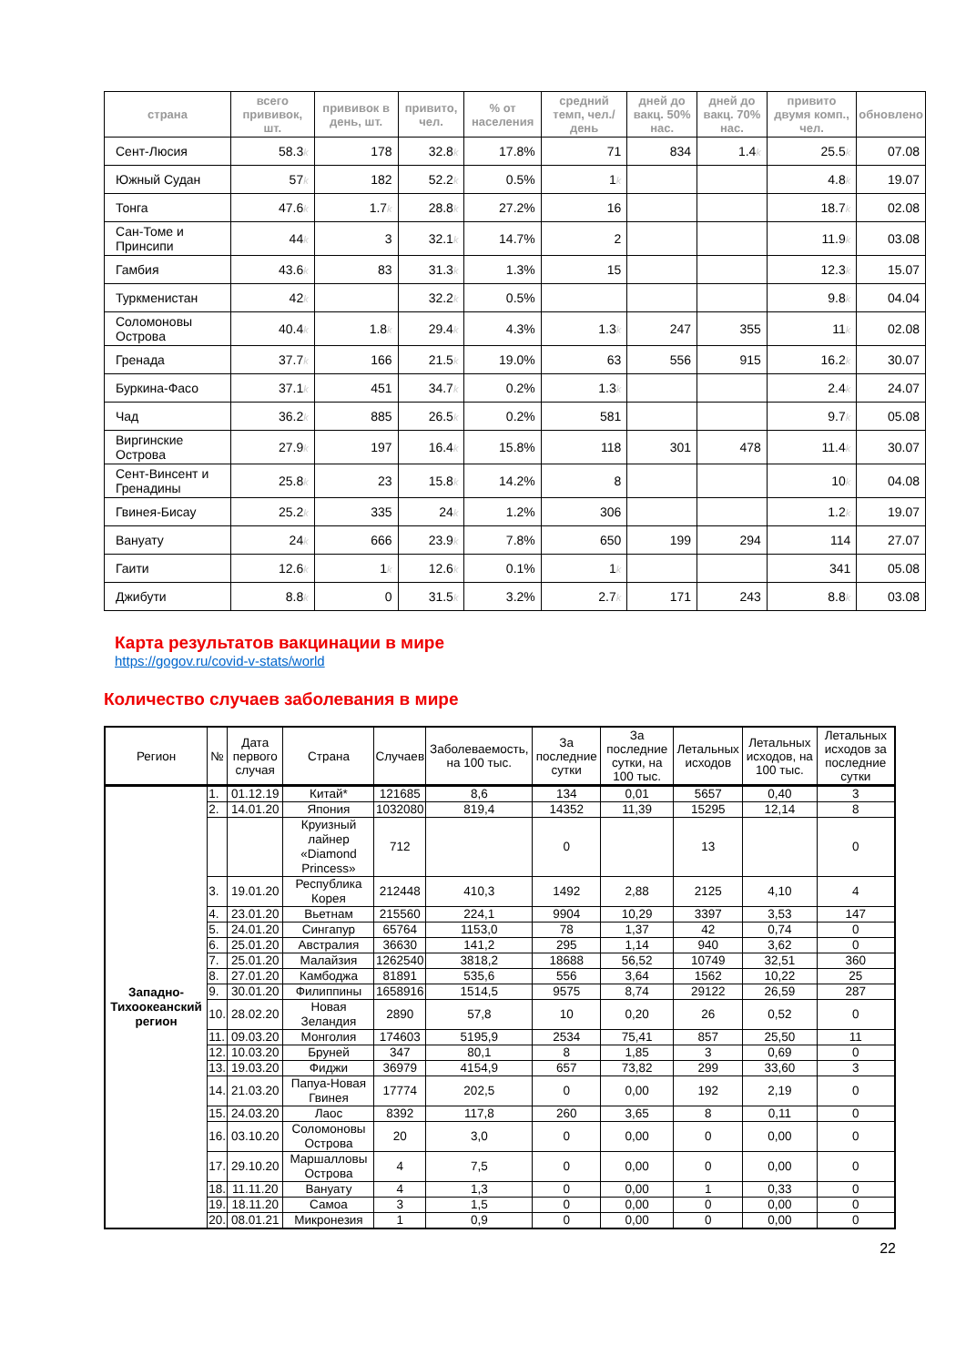| страна | всего прививок, шт. | прививок в день, шт. | привито, чел. | % от населения | средний темп, чел./день | дней до вакц. 50% нас. | дней до вакц. 70% нас. | привито двумя комп., чел. | обновлено |
| --- | --- | --- | --- | --- | --- | --- | --- | --- | --- |
| Сент-Люсия | 58.3 k | 178 | 32.8 k | 17.8% | 71 | 834 | 1.4 k | 25.5 k | 07.08 |
| Южный Судан | 57 k | 182 | 52.2 k | 0.5% | 1 k | | | 4.8 k | 19.07 |
| Тонга | 47.6 k | 1.7 k | 28.8 k | 27.2% | 16 | | | 18.7 k | 02.08 |
| Сан-Томе и Принсипи | 44 k | 3 | 32.1 k | 14.7% | 2 | | | 11.9 k | 03.08 |
| Гамбия | 43.6 k | 83 | 31.3 k | 1.3% | 15 | | | 12.3 k | 15.07 |
| Туркменистан | 42 k | | 32.2 k | 0.5% | | | | 9.8 k | 04.04 |
| Соломоновы Острова | 40.4 k | 1.8 k | 29.4 k | 4.3% | 1.3 k | 247 | 355 | 11 k | 02.08 |
| Гренада | 37.7 k | 166 | 21.5 k | 19.0% | 63 | 556 | 915 | 16.2 k | 30.07 |
| Буркина-Фасо | 37.1 k | 451 | 34.7 k | 0.2% | 1.3 k | | | 2.4 k | 24.07 |
| Чад | 36.2 k | 885 | 26.5 k | 0.2% | 581 | | | 9.7 k | 05.08 |
| Виргинские Острова | 27.9 k | 197 | 16.4 k | 15.8% | 118 | 301 | 478 | 11.4 k | 30.07 |
| Сент-Винсент и Гренадины | 25.8 k | 23 | 15.8 k | 14.2% | 8 | | | 10 k | 04.08 |
| Гвинея-Бисау | 25.2 k | 335 | 24 k | 1.2% | 306 | | | 1.2 k | 19.07 |
| Вануату | 24 k | 666 | 23.9 k | 7.8% | 650 | 199 | 294 | 114 | 27.07 |
| Гаити | 12.6 k | 1 k | 12.6 k | 0.1% | 1 k | | | 341 | 05.08 |
| Джибути | 8.8 k | 0 | 31.5 k | 3.2% | 2.7 k | 171 | 243 | 8.8 k | 03.08 |
Карта результатов вакцинации в мире
https://gogov.ru/covid-v-stats/world
Количество случаев заболевания в мире
| Регион | № | Дата первого случая | Страна | Случаев | Заболеваемость, на 100 тыс. | За последние сутки | За последние сутки, на 100 тыс. | Летальных исходов | Летальных исходов, на 100 тыс. | Летальных исходов за последние сутки |
| --- | --- | --- | --- | --- | --- | --- | --- | --- | --- | --- |
| Западно-Тихоокеанский регион | 1. | 01.12.19 | Китай* | 121685 | 8,6 | 134 | 0,01 | 5657 | 0,40 | 3 |
| | 2. | 14.01.20 | Япония | 1032080 | 819,4 | 14352 | 11,39 | 15295 | 12,14 | 8 |
| | | | Круизный лайнер «Diamond Princess» | 712 | | 0 | | 13 | | 0 |
| | 3. | 19.01.20 | Республика Корея | 212448 | 410,3 | 1492 | 2,88 | 2125 | 4,10 | 4 |
| | 4. | 23.01.20 | Вьетнам | 215560 | 224,1 | 9904 | 10,29 | 3397 | 3,53 | 147 |
| | 5. | 24.01.20 | Сингапур | 65764 | 1153,0 | 78 | 1,37 | 42 | 0,74 | 0 |
| | 6. | 25.01.20 | Австралия | 36630 | 141,2 | 295 | 1,14 | 940 | 3,62 | 0 |
| | 7. | 25.01.20 | Малайзия | 1262540 | 3818,2 | 18688 | 56,52 | 10749 | 32,51 | 360 |
| | 8. | 27.01.20 | Камбоджа | 81891 | 535,6 | 556 | 3,64 | 1562 | 10,22 | 25 |
| | 9. | 30.01.20 | Филиппины | 1658916 | 1514,5 | 9575 | 8,74 | 29122 | 26,59 | 287 |
| | 10. | 28.02.20 | Новая Зеландия | 2890 | 57,8 | 10 | 0,20 | 26 | 0,52 | 0 |
| | 11. | 09.03.20 | Монголия | 174603 | 5195,9 | 2534 | 75,41 | 857 | 25,50 | 11 |
| | 12. | 10.03.20 | Бруней | 347 | 80,1 | 8 | 1,85 | 3 | 0,69 | 0 |
| | 13. | 19.03.20 | Фиджи | 36979 | 4154,9 | 657 | 73,82 | 299 | 33,60 | 3 |
| | 14. | 21.03.20 | Папуа-Новая Гвинея | 17774 | 202,5 | 0 | 0,00 | 192 | 2,19 | 0 |
| | 15. | 24.03.20 | Лаос | 8392 | 117,8 | 260 | 3,65 | 8 | 0,11 | 0 |
| | 16. | 03.10.20 | Соломоновы Острова | 20 | 3,0 | 0 | 0,00 | 0 | 0,00 | 0 |
| | 17. | 29.10.20 | Маршалловы Острова | 4 | 7,5 | 0 | 0,00 | 0 | 0,00 | 0 |
| | 18. | 11.11.20 | Вануату | 4 | 1,3 | 0 | 0,00 | 1 | 0,33 | 0 |
| | 19. | 18.11.20 | Самоа | 3 | 1,5 | 0 | 0,00 | 0 | 0,00 | 0 |
| | 20. | 08.01.21 | Микронезия | 1 | 0,9 | 0 | 0,00 | 0 | 0,00 | 0 |
22